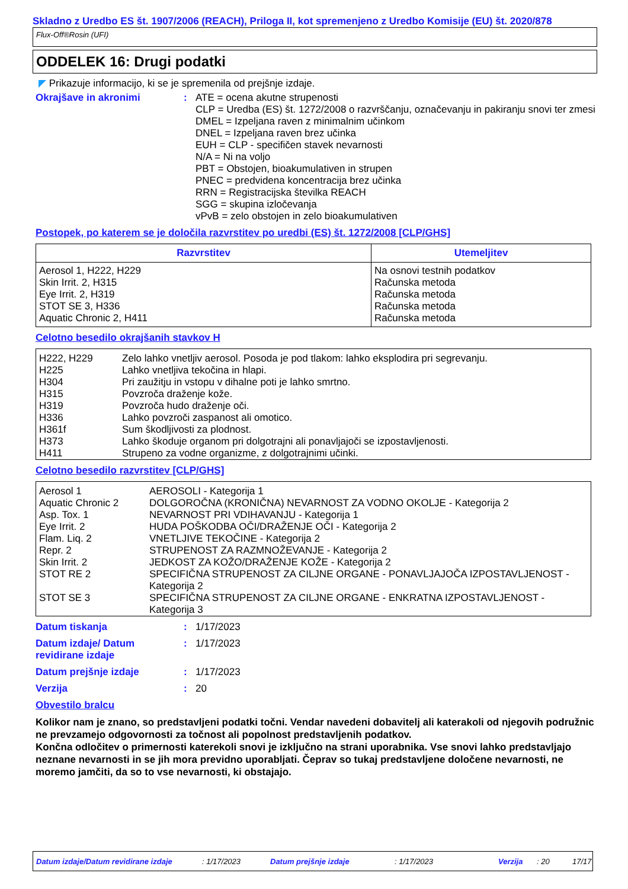Skladno z Uredbo ES št. 1907/2006 (REACH), Priloga II, kot spremenjeno z Uredbo Komisije (EU) št. 2020/878
Flux-Off®Rosin (UFI)
ODDELEK 16: Drugi podatki
◤ Prikazuje informacijo, ki se je spremenila od prejšnje izdaje.
Okrajšave in akronimi : ATE = ocena akutne strupenosti
CLP = Uredba (ES) št. 1272/2008 o razvrščanju, označevanju in pakiranju snovi ter zmesi
DMEL = Izpeljana raven z minimalnim učinkom
DNEL = Izpeljana raven brez učinka
EUH = CLP - specifičen stavek nevarnosti
N/A = Ni na voljo
PBT = Obstojen, bioakumulativen in strupen
PNEC = predvidena koncentracija brez učinka
RRN = Registracijska številka REACH
SGG = skupina izločevanja
vPvB = zelo obstojen in zelo bioakumulativen
Postopek, po katerem se je določila razvrstitev po uredbi (ES) št. 1272/2008 [CLP/GHS]
| Razvrstitev | Utemeljitev |
| --- | --- |
| Aerosol 1, H222, H229 Skin Irrit. 2, H315 Eye Irrit. 2, H319 STOT SE 3, H336 Aquatic Chronic 2, H411 | Na osnovi testnih podatkov Računska metoda Računska metoda Računska metoda Računska metoda |
Celotno besedilo okrajšanih stavkov H
| H222, H229 | Zelo lahko vnetljiv aerosol. Posoda je pod tlakom: lahko eksplodira pri segrevanju. |
| H225 | Lahko vnetljiva tekočina in hlapi. |
| H304 | Pri zaužitju in vstopu v dihalne poti je lahko smrtno. |
| H315 | Povzroča draženje kože. |
| H319 | Povzroča hudo draženje oči. |
| H336 | Lahko povzroči zaspanost ali omotico. |
| H361f | Sum škodljivosti za plodnost. |
| H373 | Lahko škoduje organom pri dolgotrajni ali ponavljajoči se izpostavljenosti. |
| H411 | Strupeno za vodne organizme, z dolgotrajnimi učinki. |
Celotno besedilo razvrstitev [CLP/GHS]
| Aerosol 1 | AEROSOLI - Kategorija 1 |
| Aquatic Chronic 2 | DOLGOROČNA (KRONIČNA) NEVARNOST ZA VODNO OKOLJE - Kategorija 2 |
| Asp. Tox. 1 | NEVARNOST PRI VDIHAVANJU - Kategorija 1 |
| Eye Irrit. 2 | HUDA POŠKODBA OČI/DRAŽENJE OČI - Kategorija 2 |
| Flam. Liq. 2 | VNETLJIVE TEKOČINE - Kategorija 2 |
| Repr. 2 | STRUPENOST ZA RAZMNOŽEVANJE - Kategorija 2 |
| Skin Irrit. 2 | JEDKOST ZA KOŽO/DRAŽENJE KOŽE - Kategorija 2 |
| STOT RE 2 | SPECIFIČNA STRUPENOST ZA CILJNE ORGANE - PONAVLJAJOČA IZPOSTAVLJENOST - Kategorija 2 |
| STOT SE 3 | SPECIFIČNA STRUPENOST ZA CILJNE ORGANE - ENKRATNA IZPOSTAVLJENOST - Kategorija 3 |
Datum tiskanja : 1/17/2023
Datum izdaje/ Datum revidirane izdaje
: 1/17/2023
Datum prejšnje izdaje : 1/17/2023
Verzija : 20
Obvestilo bralcu
Kolikor nam je znano, so predstavljeni podatki točni. Vendar navedeni dobavitelj ali katerakoli od njegovih podružnic ne prevzamejo odgovornosti za točnost ali popolnost predstavljenih podatkov.
Končna odločitev o primernosti katerekoli snovi je izključno na strani uporabnika. Vse snovi lahko predstavljajo neznane nevarnosti in se jih mora previdno uporabljati. Čeprav so tukaj predstavljene določene nevarnosti, ne moremo jamčiti, da so to vse nevarnosti, ki obstajajo.
Datum izdaje/Datum revidirane izdaje: 1/17/2023 Datum prejšnje izdaje: 1/17/2023 Verzija: 20 17/17